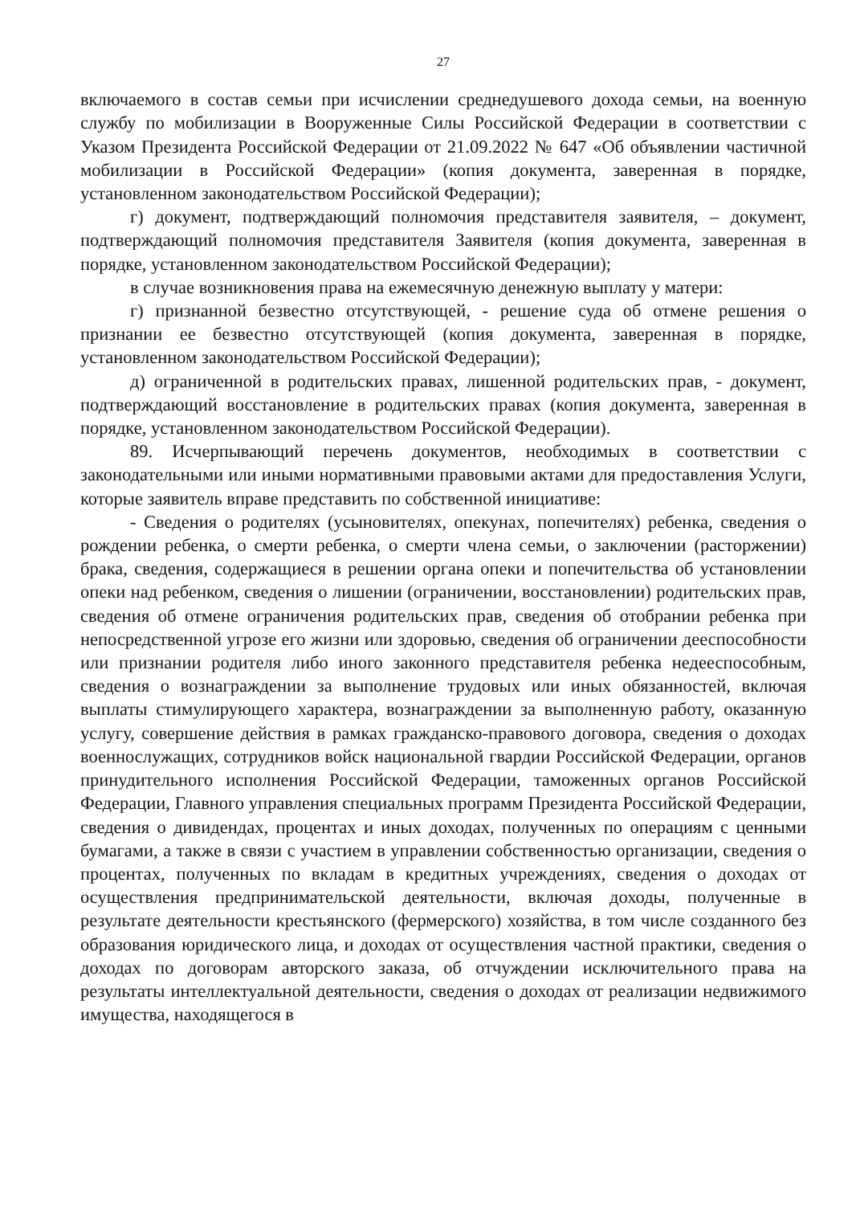27
включаемого в состав семьи при исчислении среднедушевого дохода семьи, на военную службу по мобилизации в Вооруженные Силы Российской Федерации в соответствии с Указом Президента Российской Федерации от 21.09.2022 № 647 «Об объявлении частичной мобилизации в Российской Федерации» (копия документа, заверенная в порядке, установленном законодательством Российской Федерации);
г) документ, подтверждающий полномочия представителя заявителя, – документ, подтверждающий полномочия представителя Заявителя (копия документа, заверенная в порядке, установленном законодательством Российской Федерации);
в случае возникновения права на ежемесячную денежную выплату у матери:
г) признанной безвестно отсутствующей, - решение суда об отмене решения о признании ее безвестно отсутствующей (копия документа, заверенная в порядке, установленном законодательством Российской Федерации);
д) ограниченной в родительских правах, лишенной родительских прав, - документ, подтверждающий восстановление в родительских правах (копия документа, заверенная в порядке, установленном законодательством Российской Федерации).
89. Исчерпывающий перечень документов, необходимых в соответствии с законодательными или иными нормативными правовыми актами для предоставления Услуги, которые заявитель вправе представить по собственной инициативе:
- Сведения о родителях (усыновителях, опекунах, попечителях) ребенка, сведения о рождении ребенка, о смерти ребенка, о смерти члена семьи, о заключении (расторжении) брака, сведения, содержащиеся в решении органа опеки и попечительства об установлении опеки над ребенком, сведения о лишении (ограничении, восстановлении) родительских прав, сведения об отмене ограничения родительских прав, сведения об отобрании ребенка при непосредственной угрозе его жизни или здоровью, сведения об ограничении дееспособности или признании родителя либо иного законного представителя ребенка недееспособным, сведения о вознаграждении за выполнение трудовых или иных обязанностей, включая выплаты стимулирующего характера, вознаграждении за выполненную работу, оказанную услугу, совершение действия в рамках гражданско-правового договора, сведения о доходах военнослужащих, сотрудников войск национальной гвардии Российской Федерации, органов принудительного исполнения Российской Федерации, таможенных органов Российской Федерации, Главного управления специальных программ Президента Российской Федерации, сведения о дивидендах, процентах и иных доходах, полученных по операциям с ценными бумагами, а также в связи с участием в управлении собственностью организации, сведения о процентах, полученных по вкладам в кредитных учреждениях, сведения о доходах от осуществления предпринимательской деятельности, включая доходы, полученные в результате деятельности крестьянского (фермерского) хозяйства, в том числе созданного без образования юридического лица, и доходах от осуществления частной практики, сведения о доходах по договорам авторского заказа, об отчуждении исключительного права на результаты интеллектуальной деятельности, сведения о доходах от реализации недвижимого имущества, находящегося в